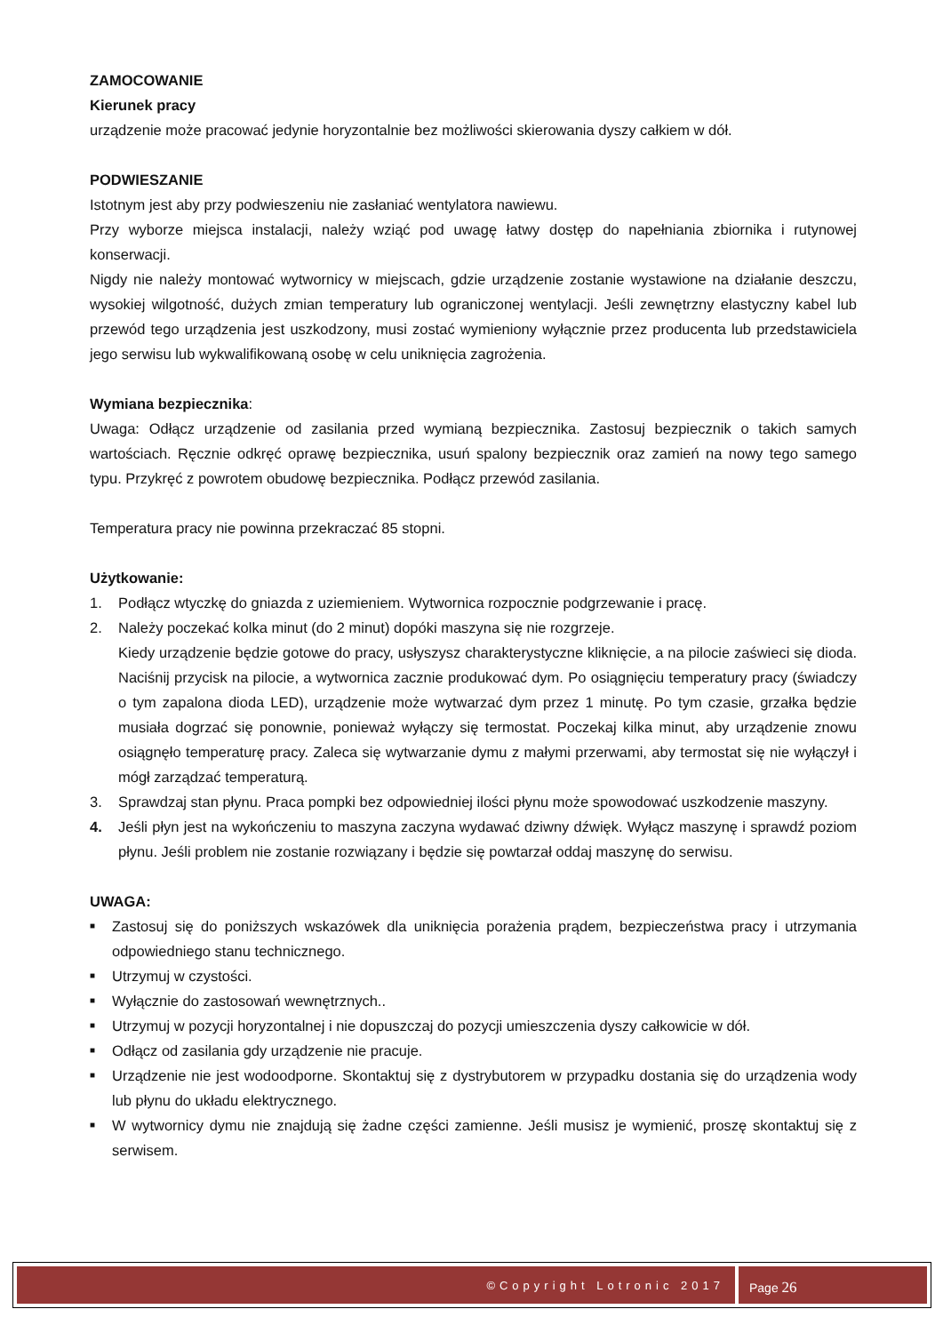ZAMOCOWANIE
Kierunek pracy
urządzenie może pracować jedynie horyzontalnie bez możliwości skierowania dyszy całkiem w dół.
PODWIESZANIE
Istotnym jest aby przy podwieszeniu nie zasłaniać wentylatora nawiewu.
Przy wyborze miejsca instalacji, należy wziąć pod uwagę łatwy dostęp do napełniania zbiornika i rutynowej konserwacji.
Nigdy nie należy montować wytwornicy w miejscach, gdzie urządzenie zostanie wystawione na działanie deszczu, wysokiej wilgotność, dużych zmian temperatury lub ograniczonej wentylacji. Jeśli zewnętrzny elastyczny kabel lub przewód tego urządzenia jest uszkodzony, musi zostać wymieniony wyłącznie przez producenta lub przedstawiciela jego serwisu lub wykwalifikowaną osobę w celu uniknięcia zagrożenia.
Wymiana bezpiecznika:
Uwaga: Odłącz urządzenie od zasilania przed wymianą bezpiecznika. Zastosuj bezpiecznik o takich samych wartościach. Ręcznie odkręć oprawę bezpiecznika, usuń spalony bezpiecznik oraz zamień na nowy tego samego typu. Przykręć z powrotem obudowę bezpiecznika. Podłącz przewód zasilania.
Temperatura pracy nie powinna przekraczać 85 stopni.
Użytkowanie:
1. Podłącz wtyczkę do gniazda z uziemieniem. Wytwornica rozpocznie podgrzewanie i pracę.
2. Należy poczekać kolka minut (do 2 minut) dopóki maszyna się nie rozgrzeje.
Kiedy urządzenie będzie gotowe do pracy, usłyszysz charakterystyczne kliknięcie, a na pilocie zaświeci się dioda. Naciśnij przycisk na pilocie, a wytwornica zacznie produkować dym. Po osiągnięciu temperatury pracy (świadczy o tym zapalona dioda LED), urządzenie może wytwarzać dym przez 1 minutę. Po tym czasie, grzałka będzie musiała dogrzać się ponownie, ponieważ wyłączy się termostat. Poczekaj kilka minut, aby urządzenie znowu osiągnęło temperaturę pracy. Zaleca się wytwarzanie dymu z małymi przerwami, aby termostat się nie wyłączył i mógł zarządzać temperaturą.
3. Sprawdzaj stan płynu. Praca pompki bez odpowiedniej ilości płynu może spowodować uszkodzenie maszyny.
4. Jeśli płyn jest na wykończeniu to maszyna zaczyna wydawać dziwny dźwięk. Wyłącz maszynę i sprawdź poziom płynu. Jeśli problem nie zostanie rozwiązany i będzie się powtarzał oddaj maszynę do serwisu.
UWAGA:
■ Zastosuj się do poniższych wskazówek dla uniknięcia porażenia prądem, bezpieczeństwa pracy i utrzymania odpowiedniego stanu technicznego.
■ Utrzymuj w czystości.
■ Wyłącznie do zastosowań wewnętrznych..
■ Utrzymuj w pozycji horyzontalnej i nie dopuszczaj do pozycji umieszczenia dyszy całkowicie w dół.
■ Odłącz od zasilania gdy urządzenie nie pracuje.
■ Urządzenie nie jest wodoodporne. Skontaktuj się z dystrybutorem w przypadku dostania się do urządzenia wody lub płynu do układu elektrycznego.
■ W wytwornicy dymu nie znajdują się żadne części zamienne. Jeśli musisz je wymienić, proszę skontaktuj się z serwisem.
©Copyright Lotronic 2017 Page 26